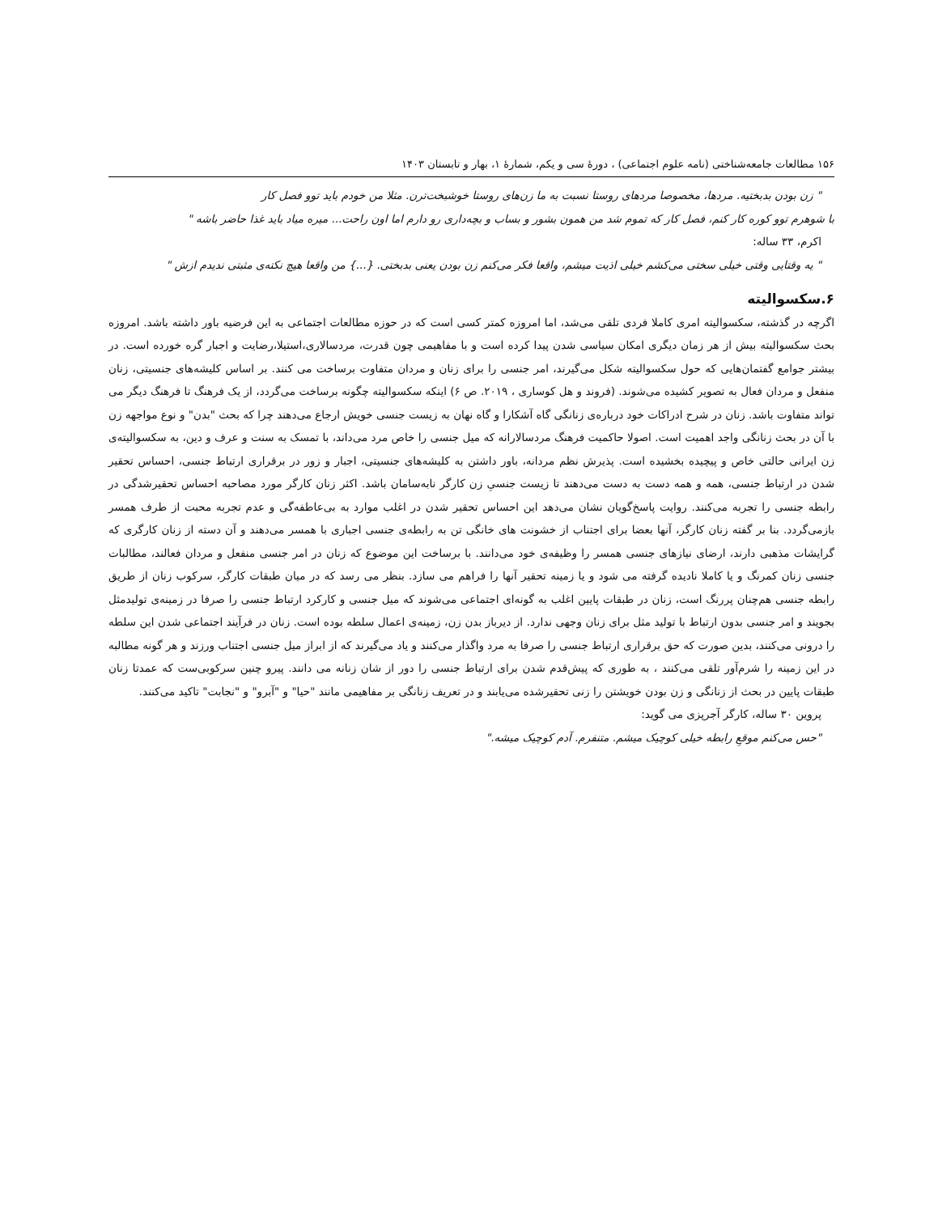۱۵۶ مطالعات جامعه‌شناختی (نامه علوم اجتماعی) ، دورهٔ سی و یکم، شمارهٔ ۱، بهار و تابستان ۱۴۰۳
" زن بودن بدبختیه. مردها، مخصوصا مردهای روستا نسبت به ما زن‌های روستا خوشبخت‌ترن. مثلا من خودم باید توو فصل کار
با شوهرم توو کوره کار کنم، فصل کار که تموم شد من همون بشور و بساب و بچه‌داری رو دارم اما اون راحت... میره میاد باید غذا حاضر باشه "
اکرم، ۳۳ ساله:
" یه وقتایی وقتی خیلی سختی می‌کشم خیلی اذیت میشم، واقعا فکر می‌کنم زن بودن یعنی بدبختی. {...} من واقعا هیچ نکته‌ی مثبتی ندیدم ازش "
۶.سکسوالیته
اگرچه در گذشته، سکسوالیته امری کاملا فردی تلقی می‌شد، اما امروزه کمتر کسی است که در حوزه مطالعات اجتماعی به این فرضیه باور داشته باشد. امروزه بحث سکسوالیته بیش از هر زمان دیگری امکان سیاسی شدن پیدا کرده است و با مفاهیمی چون قدرت، مردسالاری،استیلا،رضایت و اجبار گره خورده است. در بیشتر جوامع گفتمان‌هایی که حول سکسوالیته شکل می‌گیرند، امر جنسی را برای زنان و مردان متفاوت برساخت می کنند. بر اساس کلیشه‌های جنسیتی، زنان منفعل و مردان فعال به تصویر کشیده می‌شوند. (فروند و هل کوساری ، ۲۰۱۹. ص ۶) اینکه سکسوالیته چگونه برساخت می‌گردد، از یک فرهنگ تا فرهنگ دیگر می تواند متفاوت باشد. زنان در شرح ادراکات خود درباره‌ی زنانگی گاه آشکارا و گاه نهان به زیست جنسی خویش ارجاع می‌دهند چرا که بحث "بدن" و نوع مواجهه زن با آن در بحث زنانگی واجد اهمیت است. اصولا حاکمیت فرهنگ مردسالارانه که میل جنسی را خاص مرد می‌داند، با تمسک به سنت و عرف و دین، به سکسوالیته‌ی زن ایرانی حالتی خاص و پیچیده بخشیده است. پذیرش نظم مردانه، باور داشتن به کلیشه‌های جنسیتی، اجبار و زور در برقراری ارتباط جنسی، احساس تحقیر شدن در ارتباط جنسی، همه و همه دست به دست می‌دهند تا زیست جنسیِ زن کارگر نابه‌سامان باشد. اکثر زنان کارگر مورد مصاحبه احساس تحقیرشدگی در رابطه جنسی را تجربه می‌کنند. روایت پاسخ‌گویان نشان می‌دهد این احساس تحقیر شدن در اغلب موارد به بی‌عاطفه‌گی و عدم تجربه محبت از طرف همسر بازمی‌گردد. بنا بر گفته زنان کارگر، آنها بعضا برای اجتناب از خشونت های خانگی تن به رابطه‌ی جنسی اجباری با همسر می‌دهند و آن دسته از زنان کارگری که گرایشات مذهبی دارند، ارضای نیازهای جنسی همسر را وظیفه‌ی خود می‌دانند. با برساخت این موضوع که زنان در امر جنسی منفعل و مردان فعالند، مطالبات جنسی زنان کمرنگ و یا کاملا نادیده گرفته می شود و یا زمینه تحقیر آنها را فراهم می سازد. بنظر می رسد که در میان طبقات کارگر، سرکوب زنان از طریق رابطه جنسی هم‌چنان پررنگ است، زنان در طبقات پایین اغلب به گونه‌ای اجتماعی می‌شوند که میل جنسی و کارکرد ارتباط جنسی را صرفا در زمینه‌ی تولیدمثل بجویند و امر جنسی بدون ارتباط با تولید مثل برای زنان وجهی ندارد. از دیرباز بدن زن، زمینه‌ی اعمال سلطه بوده است. زنان در فرآیند اجتماعی شدن این سلطه را درونی می‌کنند، بدین صورت که حق برقراری ارتباط جنسی را صرفا به مرد واگذار می‌کنند و یاد می‌گیرند که از ابراز میل جنسی اجتناب ورزند و هر گونه مطالبه در این زمینه را شرم‌آور تلقی می‌کنند ، به طوری که پیش‌قدم شدن برای ارتباط جنسی را دور از شان زنانه می دانند. پیرو چنین سرکوبی‌ست که عمدتا زنان طبقات پایین در بحث از زنانگی و زن بودن خویشتن را زنی تحقیرشده می‌یابند و در تعریف زنانگی بر مفاهیمی مانند "حیا" و "آبرو" و "نجابت" تاکید می‌کنند.
پروین ۳۰ ساله، کارگر آجرپزی می گوید:
"حس می‌کنم موقعِ رابطه خیلی کوچیک میشم. متنفرم. آدم کوچیک میشه."